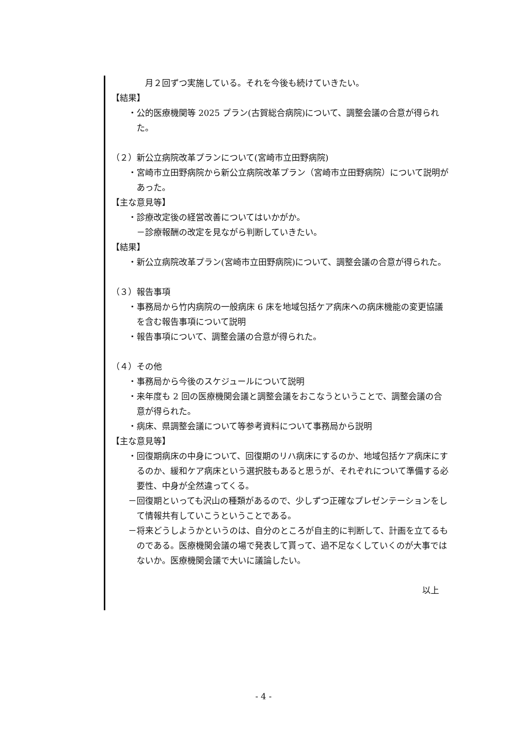月２回ずつ実施している。それを今後も続けていきたい。
【結果】
・公的医療機関等 2025 プラン(古賀総合病院)について、調整会議の合意が得られた。
（２）新公立病院改革プランについて(宮崎市立田野病院)
・宮崎市立田野病院から新公立病院改革プラン（宮崎市立田野病院）について説明があった。
【主な意見等】
・診療改定後の経営改善についてはいかがか。
－診療報酬の改定を見ながら判断していきたい。
【結果】
・新公立病院改革プラン(宮崎市立田野病院)について、調整会議の合意が得られた。
（３）報告事項
・事務局から竹内病院の一般病床 6 床を地域包括ケア病床への病床機能の変更協議を含む報告事項について説明
・報告事項について、調整会議の合意が得られた。
（４）その他
・事務局から今後のスケジュールについて説明
・来年度も 2 回の医療機関会議と調整会議をおこなうということで、調整会議の合意が得られた。
・病床、県調整会議について等参考資料について事務局から説明
【主な意見等】
・回復期病床の中身について、回復期のリハ病床にするのか、地域包括ケア病床にするのか、緩和ケア病床という選択肢もあると思うが、それぞれについて準備する必要性、中身が全然違ってくる。
－回復期といっても沢山の種類があるので、少しずつ正確なプレゼンテーションをして情報共有していこうということである。
－将来どうしようかというのは、自分のところが自主的に判断して、計画を立てるものである。医療機関会議の場で発表して貰って、過不足なくしていくのが大事ではないか。医療機関会議で大いに議論したい。
以上
- 4 -